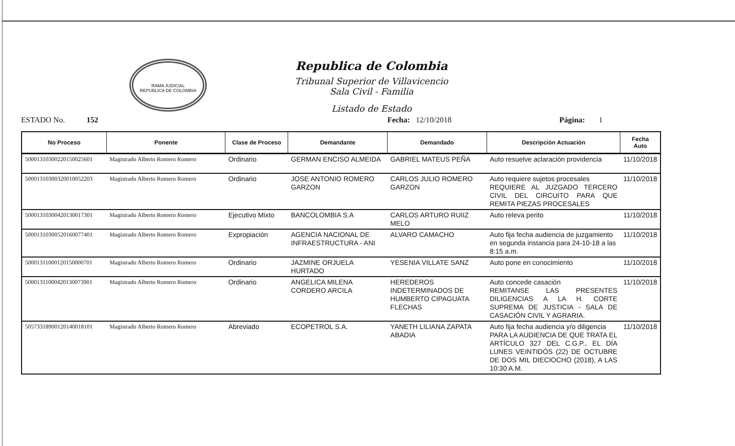RAMA JUDICIAL
REPÚBLICA DE COLOMBIA
Republica de Colombia
Tribunal Superior de Villavicencio
Sala Civil - Familia
Listado de Estado
ESTADO No. 152 Fecha: 12/10/2018 Página: 1
| No Proceso | Ponente | Clase de Proceso | Demandante | Demandado | Descripción Actuación | Fecha Auto |
| --- | --- | --- | --- | --- | --- | --- |
| 50001310300220150025601 | Magistrado Alberto Romero Romero | Ordinario | GERMAN ENCISO ALMEIDA | GABRIEL MATEUS PEÑA | Auto resuelve aclaración providencia | 11/10/2018 |
| 50001310300320010052203 | Magistrado Alberto Romero Romero | Ordinario | JOSE ANTONIO ROMERO GARZON | CARLOS JULIO ROMERO GARZON | Auto requiere sujetos procesales REQUIERE AL JUZGADO TERCERO CIVIL DEL CIRCUITO PARA QUE REMITA PIEZAS PROCESALES | 11/10/2018 |
| 50001310300420130017301 | Magistrado Alberto Romero Romero | Ejecutivo Mixto | BANCOLOMBIA S.A | CARLOS ARTURO RUIIZ MELO | Auto releva perito | 11/10/2018 |
| 50001310300520160077401 | Magistrado Alberto Romero Romero | Expropiación | AGENCIA NACIONAL DE INFRAESTRUCTURA - ANI | ALVARO CAMACHO | Auto fija fecha audiencia de juzgamiento en segunda instancia para 24-10-18 a las 8:15 a.m. | 11/10/2018 |
| 50001311000120150000701 | Magistrado Alberto Romero Romero | Ordinario | JAZMINE ORJUELA HURTADO | YESENIA VILLATE SANZ | Auto pone en conocimiento | 11/10/2018 |
| 50001311000420130073901 | Magistrado Alberto Romero Romero | Ordinario | ANGELICA MILENA CORDERO ARCILA | HEREDEROS INDETERMINADOS DE HUMBERTO CIPAGUATA FLECHAS | Auto concede casación REMITANSE LAS PRESENTES DILIGENCIAS A LA H. CORTE SUPREMA DE JUSTICIA - SALA DE CASACIÓN CIVIL Y AGRARIA. | 11/10/2018 |
| 50573318900120140018101 | Magistrado Alberto Romero Romero | Abreviado | ECOPETROL S.A. | YANETH LILIANA ZAPATA ABADIA | Auto fija fecha audiencia y/o diligencia PARA LA AUDIENCIA DE QUE TRATA EL ARTÍCULO 327 DEL C.G.P., EL DÍA LUNES VEINTIDÓS (22) DE OCTUBRE DE DOS MIL DIECIOCHO (2018), A LAS 10:30 A.M. | 11/10/2018 |